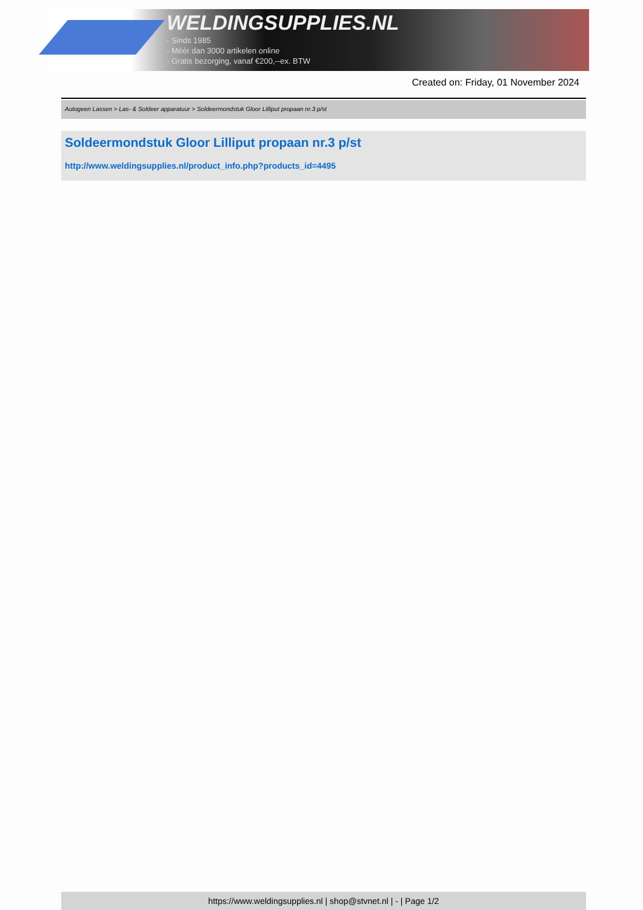WELDINGSUPPLIES.NL
- Sinds 1985
- Méér dan 3000 artikelen online
- Gratis bezorging, vanaf €200,--ex. BTW
Created on: Friday, 01 November 2024
Autogeen Lassen > Las- & Soldeer apparatuur > Soldeermondstuk Gloor Lilliput propaan nr.3 p/st
Soldeermondstuk Gloor Lilliput propaan nr.3 p/st
http://www.weldingsupplies.nl/product_info.php?products_id=4495
https://www.weldingsupplies.nl | shop@stvnet.nl | - | Page 1/2